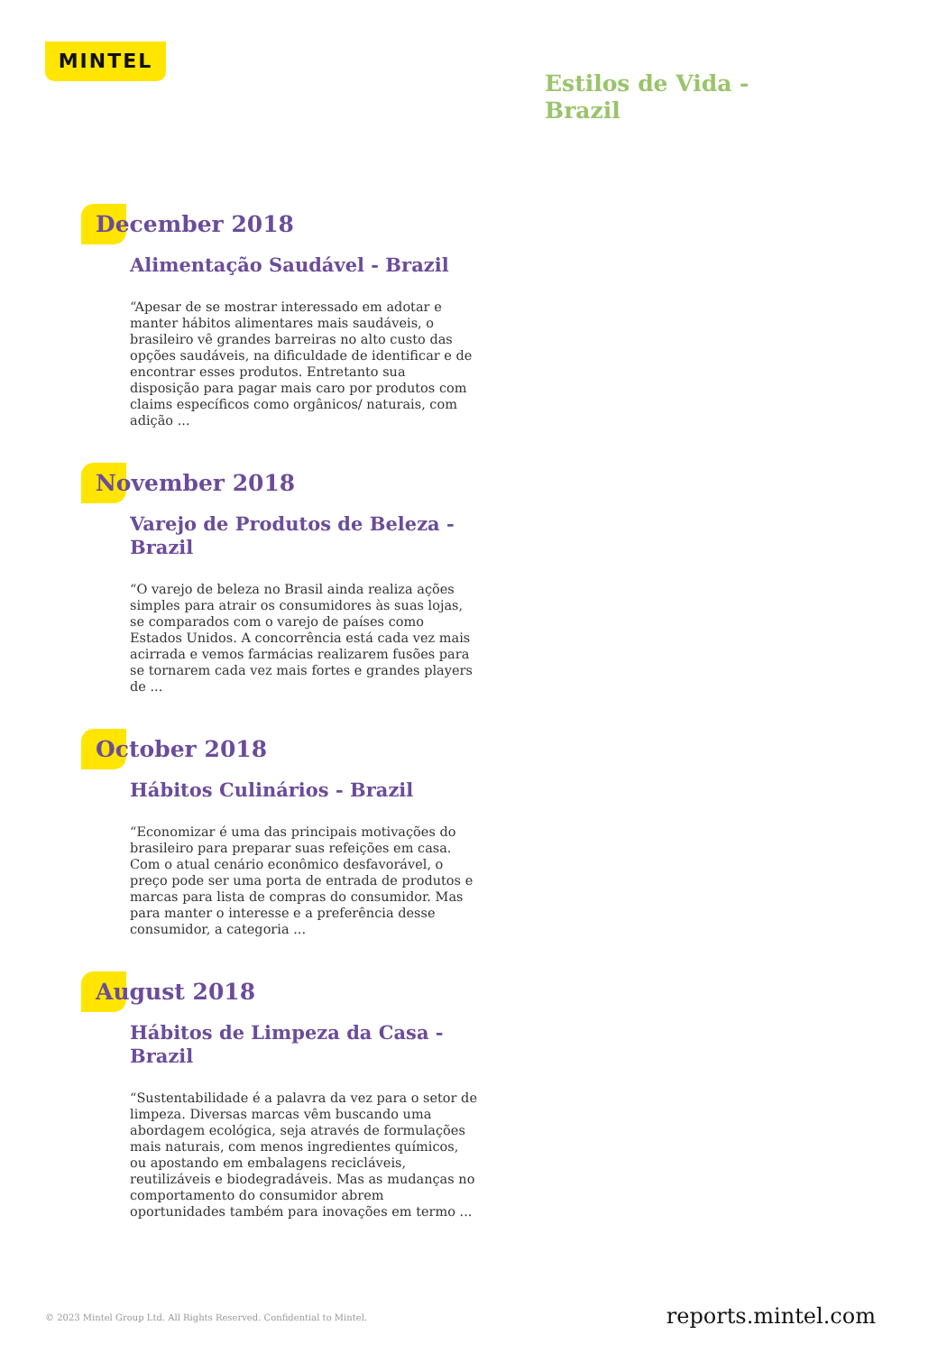MINTEL
Estilos de Vida -
Brazil
December 2018
Alimentação Saudável - Brazil
“Apesar de se mostrar interessado em adotar e manter hábitos alimentares mais saudáveis, o brasileiro vê grandes barreiras no alto custo das opções saudáveis, na dificuldade de identificar e de encontrar esses produtos. Entretanto sua disposição para pagar mais caro por produtos com claims específicos como orgânicos/ naturais, com adição ...
November 2018
Varejo de Produtos de Beleza - Brazil
“O varejo de beleza no Brasil ainda realiza ações simples para atrair os consumidores às suas lojas, se comparados com o varejo de países como Estados Unidos. A concorrência está cada vez mais acirrada e vemos farmácias realizarem fusões para se tornarem cada vez mais fortes e grandes players de ...
October 2018
Hábitos Culinários - Brazil
“Economizar é uma das principais motivações do brasileiro para preparar suas refeições em casa. Com o atual cenário econômico desfavorável, o preço pode ser uma porta de entrada de produtos e marcas para lista de compras do consumidor. Mas para manter o interesse e a preferência desse consumidor, a categoria ...
August 2018
Hábitos de Limpeza da Casa - Brazil
“Sustentabilidade é a palavra da vez para o setor de limpeza. Diversas marcas vêm buscando uma abordagem ecológica, seja através de formulações mais naturais, com menos ingredientes químicos, ou apostando em embalagens recicláveis, reutilizáveis e biodegradáveis. Mas as mudanças no comportamento do consumidor abrem oportunidades também para inovações em termo ...
© 2023 Mintel Group Ltd. All Rights Reserved. Confidential to Mintel.
reports.mintel.com